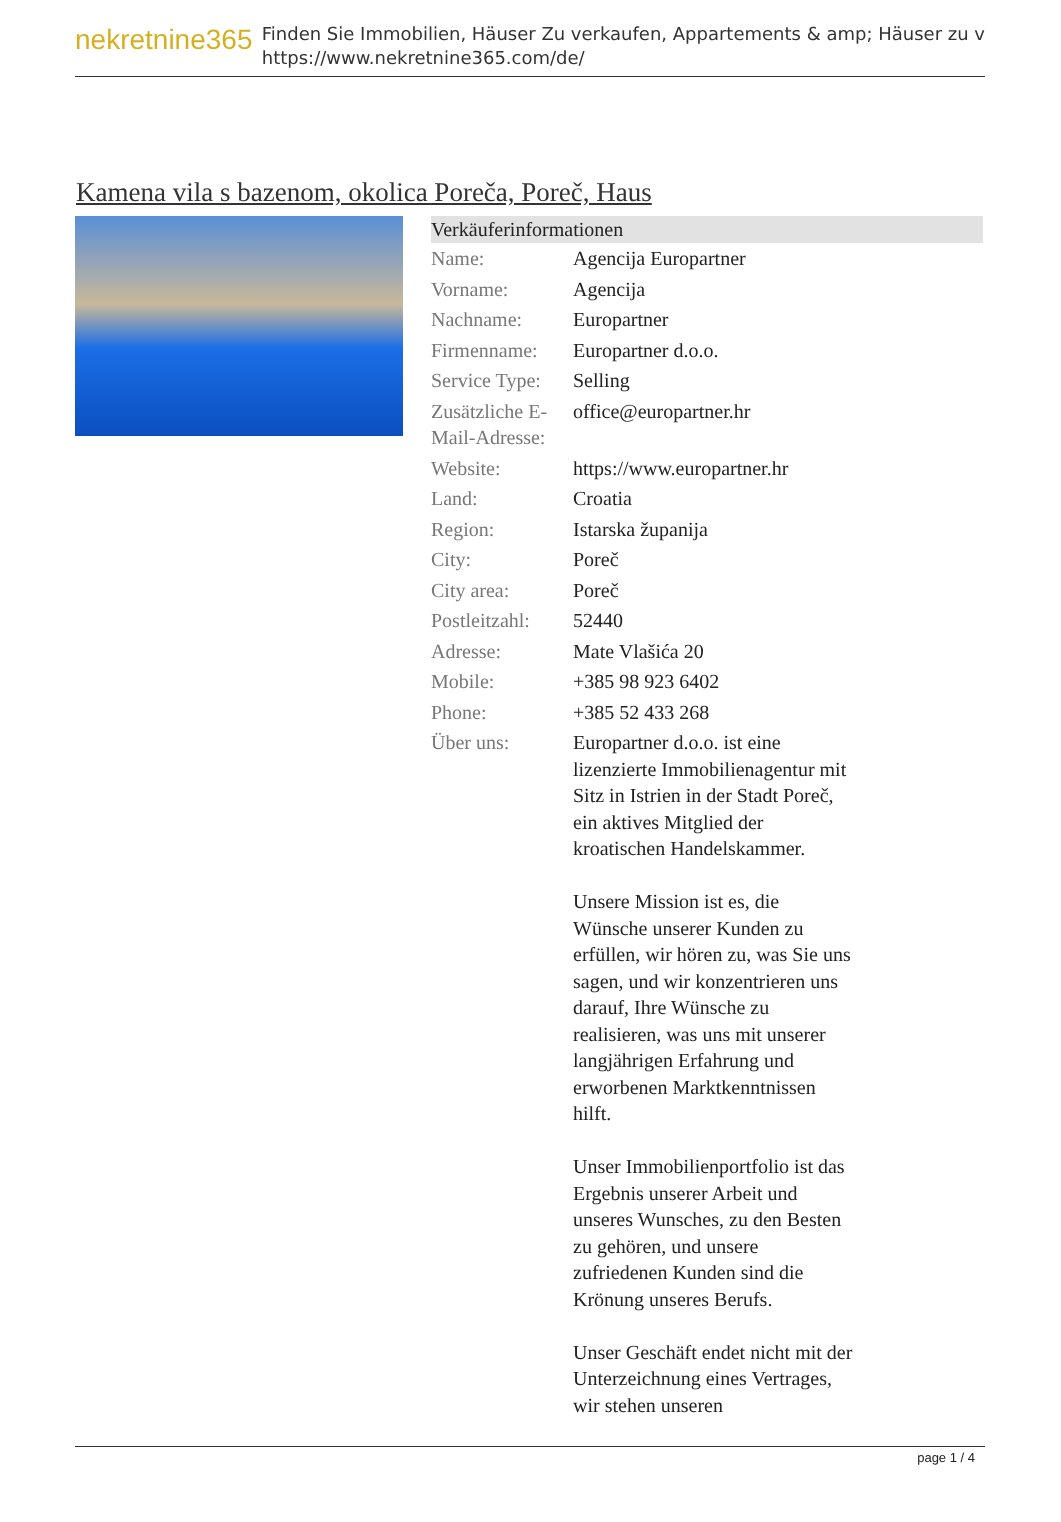nekretnine365
Finden Sie Immobilien, Häuser Zu verkaufen, Appartements & amp; Häuser zu v
https://www.nekretnine365.com/de/
Kamena vila s bazenom, okolica Poreča, Poreč, Haus
| Verkäuferinformationen | |
| --- | --- |
| Name: | Agencija Europartner |
| Vorname: | Agencija |
| Nachname: | Europartner |
| Firmenname: | Europartner d.o.o. |
| Service Type: | Selling |
| Zusätzliche E-Mail-Adresse: | office@europartner.hr |
| Website: | https://www.europartner.hr |
| Land: | Croatia |
| Region: | Istarska županija |
| City: | Poreč |
| City area: | Poreč |
| Postleitzahl: | 52440 |
| Adresse: | Mate Vlašića 20 |
| Mobile: | +385 98 923 6402 |
| Phone: | +385 52 433 268 |
| Über uns: | Europartner d.o.o. ist eine lizenzierte Immobilienagentur mit Sitz in Istrien in der Stadt Poreč, ein aktives Mitglied der kroatischen Handelskammer. Unsere Mission ist es, die Wünsche unserer Kunden zu erfüllen, wir hören zu, was Sie uns sagen, und wir konzentrieren uns darauf, Ihre Wünsche zu realisieren, was uns mit unserer langjährigen Erfahrung und erworbenen Marktkenntnissen hilft. Unser Immobilienportfolio ist das Ergebnis unserer Arbeit und unseres Wunsches, zu den Besten zu gehören, und unsere zufriedenen Kunden sind die Krönung unseres Berufs. Unser Geschäft endet nicht mit der Unterzeichnung eines Vertrages, wir stehen unseren |
page 1 / 4